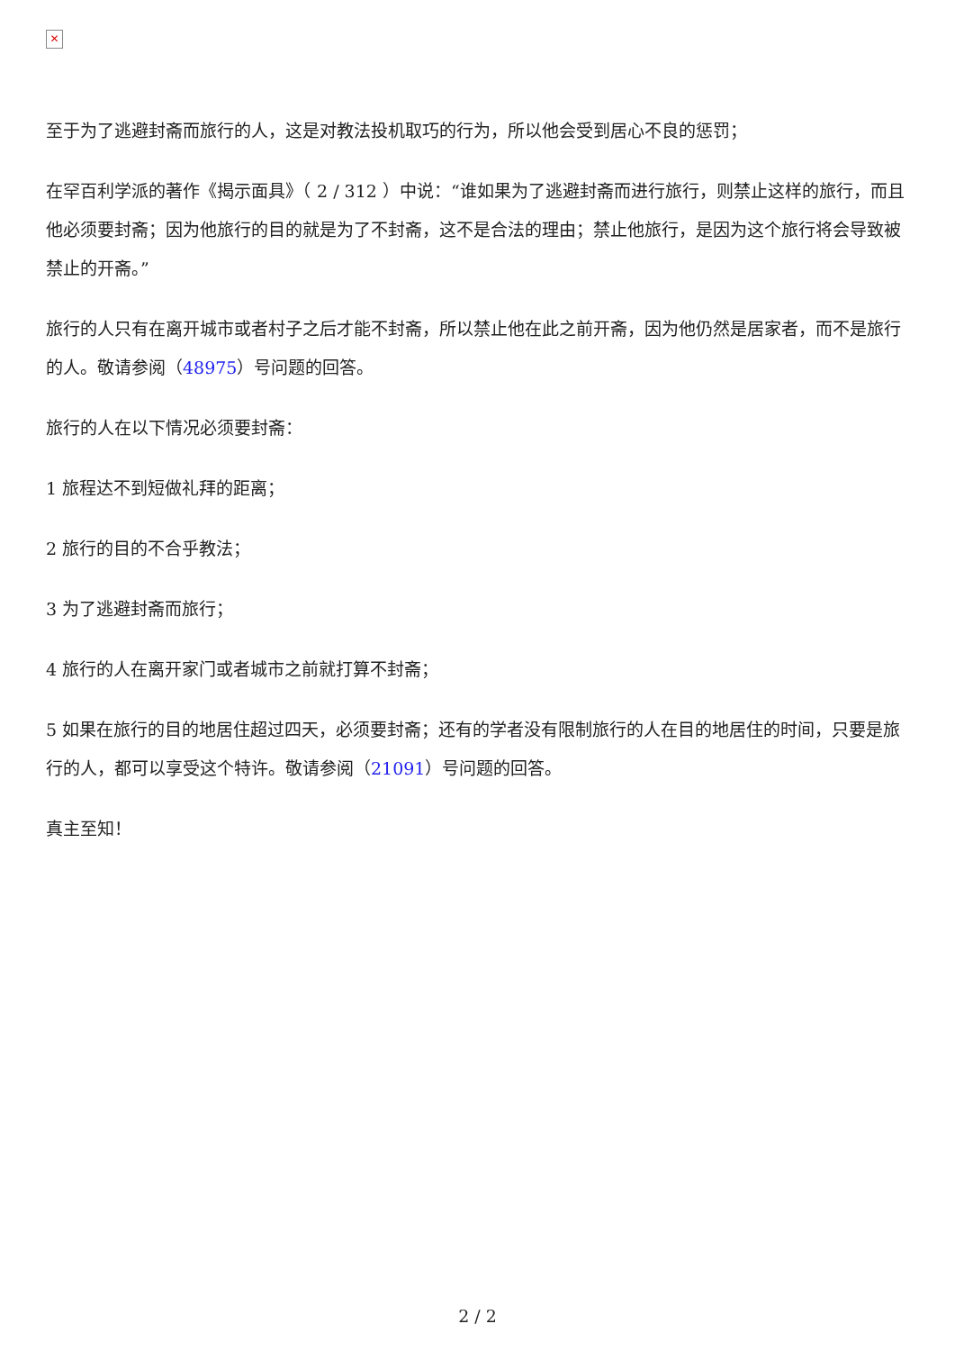✕
至于为了逃避封斋而旅行的人，这是对教法投机取巧的行为，所以他会受到居心不良的惩罚；
在罕百利学派的著作《揭示面具》（ 2 / 312 ）中说：“谁如果为了逃避封斋而进行旅行，则禁止这样的旅行，而且他必须要封斋；因为他旅行的目的就是为了不封斋，这不是合法的理由；禁止他旅行，是因为这个旅行将会导致被禁止的开斋。”
旅行的人只有在离开城市或者村子之后才能不封斋，所以禁止他在此之前开斋，因为他仍然是居家者，而不是旅行的人。敬请参阅（48975）号问题的回答。
旅行的人在以下情况必须要封斋：
1 旅程达不到短做礼拜的距离；
2 旅行的目的不合乎教法；
3 为了逃避封斋而旅行；
4 旅行的人在离开家门或者城市之前就打算不封斋；
5 如果在旅行的目的地居住超过四天，必须要封斋；还有的学者没有限制旅行的人在目的地居住的时间，只要是旅行的人，都可以享受这个特许。敬请参阅（21091）号问题的回答。
真主至知！
2 / 2